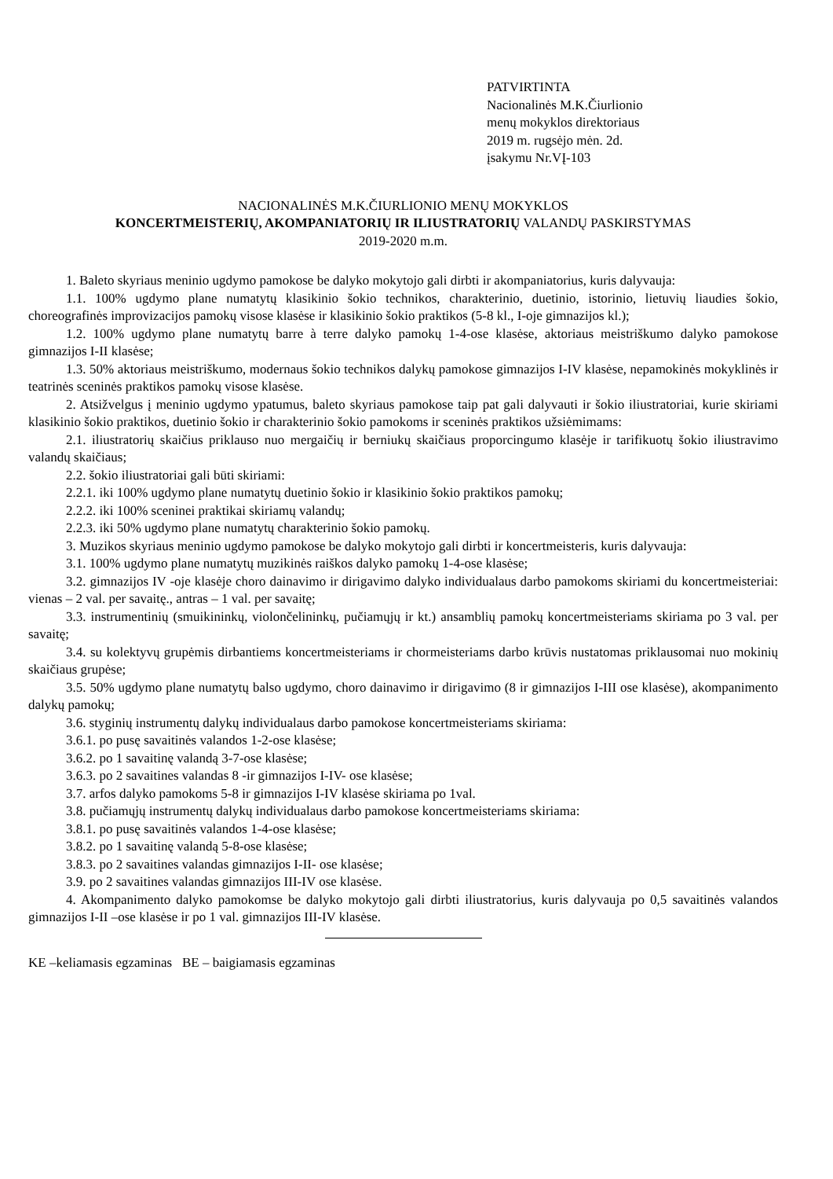PATVIRTINTA
Nacionalinės M.K.Čiurlionio
menų mokyklos direktoriaus
2019 m. rugsėjo mėn. 2d.
įsakymu Nr.VĮ-103
NACIONALINĖS M.K.ČIURLIONIO MENŲ MOKYKLOS
KONCERTMEISTERIŲ, AKOMPANIATORIŲ IR ILIUSTRATORIŲ VALANDŲ PASKIRSTYMAS
2019-2020 m.m.
1. Baleto skyriaus meninio ugdymo pamokose be dalyko mokytojo gali dirbti ir akompaniatorius, kuris dalyvauja:
1.1. 100% ugdymo plane numatytų klasikinio šokio technikos, charakterinio, duetinio, istorinio, lietuvių liaudies šokio, choreografinės improvizacijos pamokų visose klasėse ir klasikinio šokio praktikos (5-8 kl., I-oje gimnazijos kl.);
1.2. 100% ugdymo plane numatytų barre à terre dalyko pamokų 1-4-ose klasėse, aktoriaus meistriškumo dalyko pamokose gimnazijos I-II klasėse;
1.3. 50% aktoriaus meistriškumo, modernaus šokio technikos dalykų pamokose gimnazijos I-IV klasėse, nepamokinės mokyklinės ir teatrinės sceninės praktikos pamokų visose klasėse.
2. Atsižvelgus į meninio ugdymo ypatumus, baleto skyriaus pamokose taip pat gali dalyvauti ir šokio iliustratoriai, kurie skiriami klasikinio šokio praktikos, duetinio šokio ir charakterinio šokio pamokoms ir sceninės praktikos užsiėmimams:
2.1. iliustratorių skaičius priklauso nuo mergaičių ir berniukų skaičiaus proporcingumo klasėje ir tarifikuotų šokio iliustravimo valandų skaičiaus;
2.2. šokio iliustratoriai gali būti skiriami:
2.2.1. iki 100% ugdymo plane numatytų duetinio šokio ir klasikinio šokio praktikos pamokų;
2.2.2. iki 100% sceninei praktikai skiriamų valandų;
2.2.3. iki 50% ugdymo plane numatytų charakterinio šokio pamokų.
3. Muzikos skyriaus meninio ugdymo pamokose be dalyko mokytojo gali dirbti ir koncertmeisteris, kuris dalyvauja:
3.1. 100% ugdymo plane numatytų muzikinės raiškos dalyko pamokų 1-4-ose klasėse;
3.2. gimnazijos IV -oje klasėje choro dainavimo ir dirigavimo dalyko individualaus darbo pamokoms skiriami du koncertmeisteriai: vienas – 2 val. per savaitę., antras – 1 val. per savaitę;
3.3. instrumentinių (smuikininkų, violončelininkų, pučiamųjų ir kt.) ansamblių pamokų koncertmeisteriams skiriama po 3 val. per savaitę;
3.4. su kolektyvų grupėmis dirbantiems koncertmeisteriams ir chormeisteriams darbo krūvis nustatomas priklausomai nuo mokinių skaičiaus grupėse;
3.5. 50% ugdymo plane numatytų balso ugdymo, choro dainavimo ir dirigavimo (8 ir gimnazijos I-III ose klasėse), akompanimento dalykų pamokų;
3.6. styginių instrumentų dalykų individualaus darbo pamokose koncertmeisteriams skiriama:
3.6.1. po pusę savaitinės valandos 1-2-ose klasėse;
3.6.2. po 1 savaitinę valandą 3-7-ose klasėse;
3.6.3. po 2 savaitines valandas 8 -ir gimnazijos I-IV- ose klasėse;
3.7. arfos dalyko pamokoms 5-8 ir gimnazijos I-IV klasėse skiriama po 1val.
3.8. pučiamųjų instrumentų dalykų individualaus darbo pamokose koncertmeisteriams skiriama:
3.8.1. po pusę savaitinės valandos 1-4-ose klasėse;
3.8.2. po 1 savaitinę valandą 5-8-ose klasėse;
3.8.3. po 2 savaitines valandas gimnazijos I-II- ose klasėse;
3.9. po 2 savaitines valandas gimnazijos III-IV ose klasėse.
4. Akompanimento dalyko pamokomse be dalyko mokytojo gali dirbti iliustratorius, kuris dalyvauja po 0,5 savaitinės valandos gimnazijos I-II –ose klasėse ir po 1 val. gimnazijos III-IV klasėse.
KE –keliamasis egzaminas BE – baigiamasis egzaminas